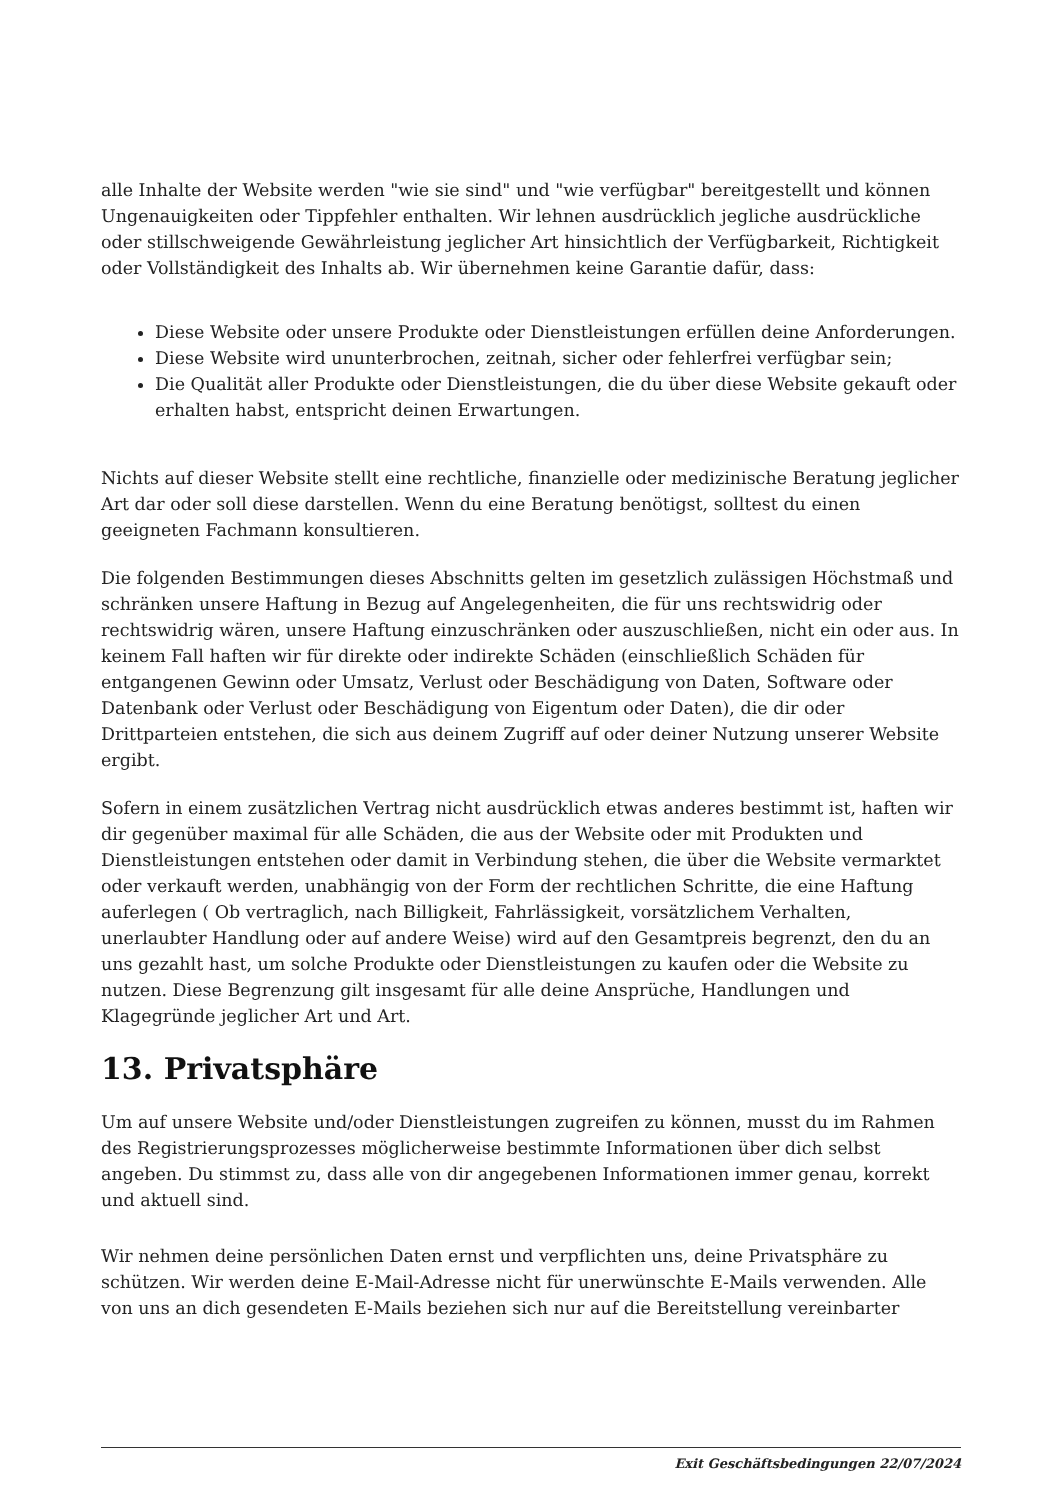alle Inhalte der Website werden "wie sie sind" und "wie verfügbar" bereitgestellt und können Ungenauigkeiten oder Tippfehler enthalten. Wir lehnen ausdrücklich jegliche ausdrückliche oder stillschweigende Gewährleistung jeglicher Art hinsichtlich der Verfügbarkeit, Richtigkeit oder Vollständigkeit des Inhalts ab. Wir übernehmen keine Garantie dafür, dass:
Diese Website oder unsere Produkte oder Dienstleistungen erfüllen deine Anforderungen.
Diese Website wird ununterbrochen, zeitnah, sicher oder fehlerfrei verfügbar sein;
Die Qualität aller Produkte oder Dienstleistungen, die du über diese Website gekauft oder erhalten habst, entspricht deinen Erwartungen.
Nichts auf dieser Website stellt eine rechtliche, finanzielle oder medizinische Beratung jeglicher Art dar oder soll diese darstellen. Wenn du eine Beratung benötigst, solltest du einen geeigneten Fachmann konsultieren.
Die folgenden Bestimmungen dieses Abschnitts gelten im gesetzlich zulässigen Höchstmaß und schränken unsere Haftung in Bezug auf Angelegenheiten, die für uns rechtswidrig oder rechtswidrig wären, unsere Haftung einzuschränken oder auszuschließen, nicht ein oder aus. In keinem Fall haften wir für direkte oder indirekte Schäden (einschließlich Schäden für entgangenen Gewinn oder Umsatz, Verlust oder Beschädigung von Daten, Software oder Datenbank oder Verlust oder Beschädigung von Eigentum oder Daten), die dir oder Drittparteien entstehen, die sich aus deinem Zugriff auf oder deiner Nutzung unserer Website ergibt.
Sofern in einem zusätzlichen Vertrag nicht ausdrücklich etwas anderes bestimmt ist, haften wir dir gegenüber maximal für alle Schäden, die aus der Website oder mit Produkten und Dienstleistungen entstehen oder damit in Verbindung stehen, die über die Website vermarktet oder verkauft werden, unabhängig von der Form der rechtlichen Schritte, die eine Haftung auferlegen ( Ob vertraglich, nach Billigkeit, Fahrlässigkeit, vorsätzlichem Verhalten, unerlaubter Handlung oder auf andere Weise) wird auf den Gesamtpreis begrenzt, den du an uns gezahlt hast, um solche Produkte oder Dienstleistungen zu kaufen oder die Website zu nutzen. Diese Begrenzung gilt insgesamt für alle deine Ansprüche, Handlungen und Klagegründe jeglicher Art und Art.
13. Privatsphäre
Um auf unsere Website und/oder Dienstleistungen zugreifen zu können, musst du im Rahmen des Registrierungsprozesses möglicherweise bestimmte Informationen über dich selbst angeben. Du stimmst zu, dass alle von dir angegebenen Informationen immer genau, korrekt und aktuell sind.
Wir nehmen deine persönlichen Daten ernst und verpflichten uns, deine Privatsphäre zu schützen. Wir werden deine E-Mail-Adresse nicht für unerwünschte E-Mails verwenden. Alle von uns an dich gesendeten E-Mails beziehen sich nur auf die Bereitstellung vereinbarter
Exit Geschäftsbedingungen 22/07/2024